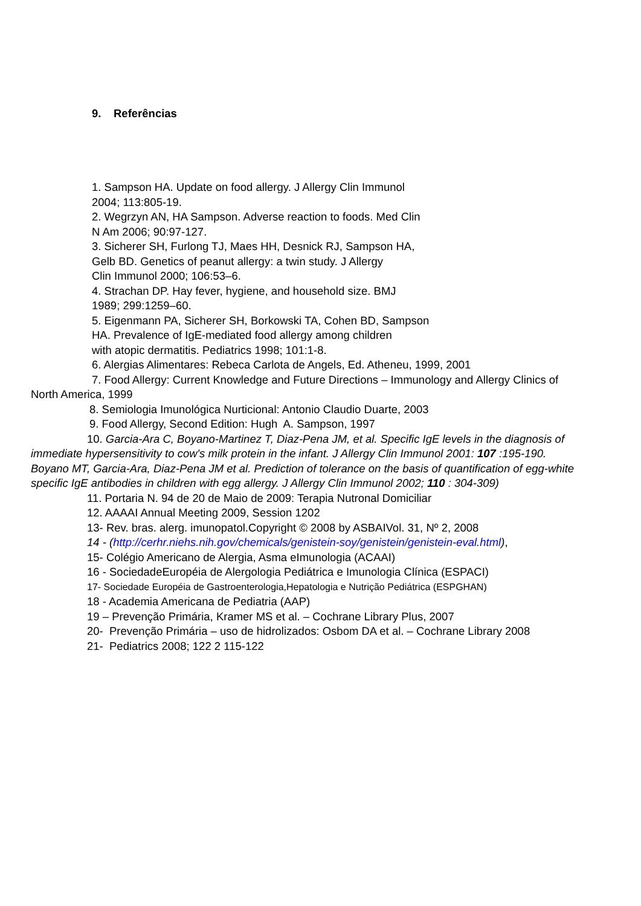9. Referências
1. Sampson HA. Update on food allergy. J Allergy Clin Immunol
2004; 113:805-19.
2. Wegrzyn AN, HA Sampson. Adverse reaction to foods. Med Clin
N Am 2006; 90:97-127.
3. Sicherer SH, Furlong TJ, Maes HH, Desnick RJ, Sampson HA,
Gelb BD. Genetics of peanut allergy: a twin study. J Allergy
Clin Immunol 2000; 106:53–6.
4. Strachan DP. Hay fever, hygiene, and household size. BMJ
1989; 299:1259–60.
5. Eigenmann PA, Sicherer SH, Borkowski TA, Cohen BD, Sampson
HA. Prevalence of IgE-mediated food allergy among children
with atopic dermatitis. Pediatrics 1998; 101:1-8.
6. Alergias Alimentares: Rebeca Carlota de Angels, Ed. Atheneu, 1999, 2001
7. Food Allergy: Current Knowledge and Future Directions – Immunology and Allergy Clinics of
North America, 1999
8. Semiologia Imunológica Nurticional: Antonio Claudio Duarte, 2003
9. Food Allergy, Second Edition: Hugh A. Sampson, 1997
10. Garcia-Ara C, Boyano-Martinez T, Diaz-Pena JM, et al. Specific IgE levels in the diagnosis of
immediate hypersensitivity to cow's milk protein in the infant. J Allergy Clin Immunol 2001: 107 :195-190. Boyano MT, Garcia-Ara, Diaz-Pena JM et al. Prediction of tolerance on the basis of quantification of egg-white specific IgE antibodies in children with egg allergy. J Allergy Clin Immunol 2002; 110 : 304-309)
11. Portaria N. 94 de 20 de Maio de 2009: Terapia Nutronal Domiciliar
12. AAAAI Annual Meeting 2009, Session 1202
13- Rev. bras. alerg. imunopatol.Copyright © 2008 by ASBAIVol. 31, Nº 2, 2008
14 - (http://cerhr.niehs.nih.gov/chemicals/genistein-soy/genistein/genistein-eval.html),
15- Colégio Americano de Alergia, Asma eImunologia (ACAAI)
16 - SociedadeEuropéia de Alergologia Pediátrica e Imunologia Clínica (ESPACI)
17- Sociedade Européia de Gastroenterologia,Hepatologia e Nutrição Pediátrica (ESPGHAN)
18 - Academia Americana de Pediatria (AAP)
19 – Prevenção Primária, Kramer MS et al. – Cochrane Library Plus, 2007
20- Prevenção Primária – uso de hidrolizados: Osbom DA et al. – Cochrane Library 2008
21- Pediatrics 2008; 122 2 115-122